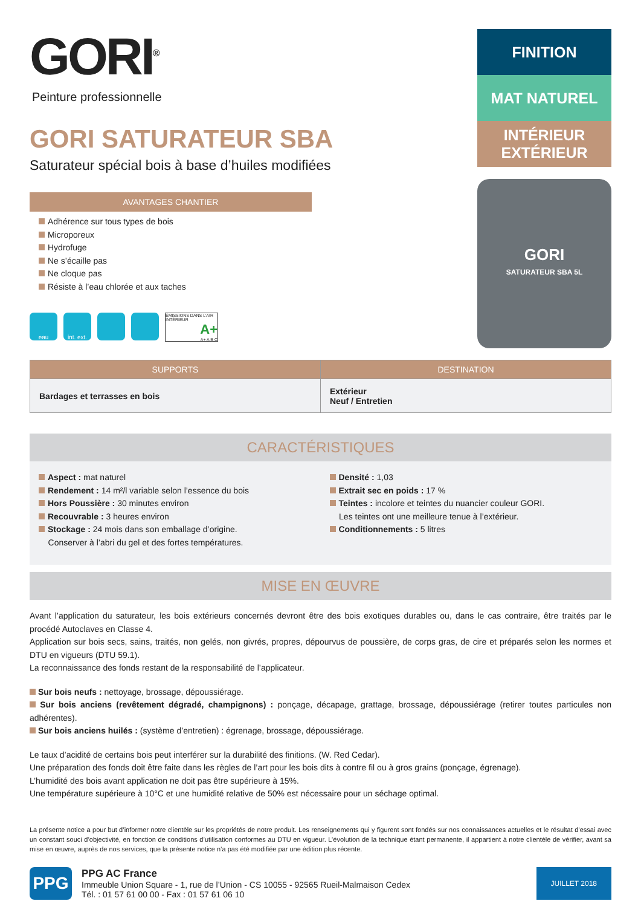GORI<sup>®</sup>
Peinture professionnelle
GORI SATURATEUR SBA
Saturateur spécial bois à base d’huiles modifiées
FINITION
MAT NATUREL
INTÉRIEUR
EXTÉRIEUR
GORI
SATURATEUR SBA 5L
AVANTAGES CHANTIER
Adhérence sur tous types de bois
Microporeux
Hydrofuge
Ne s’écaille pas
Ne cloque pas
Résiste à l’eau chlorée et aux taches
eau int. ext. ÉMISSIONS DANS L’AIR INTÉRIEUR
A+
A+ A B C
| SUPPORTS | DESTINATION |
| --- | --- |
| Bardages et terrasses en bois | Extérieur Neuf / Entretien |
CARACTÉRISTIQUES
Aspect : mat naturel
Rendement : 14 m²/l variable selon l’essence du bois
Hors Poussière : 30 minutes environ
Recouvrable : 3 heures environ
Stockage : 24 mois dans son emballage d’origine.
Conserver à l’abri du gel et des fortes températures.
Densité : 1,03
Extrait sec en poids : 17 %
Teintes : incolore et teintes du nuancier couleur GORI.
Les teintes ont une meilleure tenue à l’extérieur.
Conditionnements : 5 litres
MISE EN ŒUVRE
Avant l’application du saturateur, les bois extérieurs concernés devront être des bois exotiques durables ou, dans le cas contraire, être traités par le procédé Autoclaves en Classe 4.
Application sur bois secs, sains, traités, non gelés, non givrés, propres, dépourvus de poussière, de corps gras, de cire et préparés selon les normes et DTU en vigueurs (DTU 59.1).
La reconnaissance des fonds restant de la responsabilité de l’applicateur.
Sur bois neufs : nettoyage, brossage, dépoussiérage.
Sur bois anciens (revêtement dégradé, champignons) : ponçage, décapage, grattage, brossage, dépoussiérage (retirer toutes particules non adhérentes).
Sur bois anciens huilés : (système d’entretien) : égrenage, brossage, dépoussiérage.
Le taux d’acidité de certains bois peut interférer sur la durabilité des finitions. (W. Red Cedar).
Une préparation des fonds doit être faite dans les règles de l’art pour les bois dits à contre fil ou à gros grains (ponçage, égrenage).
L’humidité des bois avant application ne doit pas être supérieure à 15%.
Une température supérieure à 10°C et une humidité relative de 50% est nécessaire pour un séchage optimal.
La présente notice a pour but d’informer notre clientèle sur les propriétés de notre produit. Les renseignements qui y figurent sont fondés sur nos connaissances actuelles et le résultat d’essai avec un constant souci d’objectivité, en fonction de conditions d’utilisation conformes au DTU en vigueur. L’évolution de la technique étant permanente, il appartient à notre clientèle de vérifier, avant sa mise en œuvre, auprès de nos services, que la présente notice n’a pas été modifiée par une édition plus récente.
PPG
PPG AC France
Immeuble Union Square - 1, rue de l’Union - CS 10055 - 92565 Rueil-Malmaison Cedex
Tél. : 01 57 61 00 00 - Fax : 01 57 61 06 10
JUILLET 2018